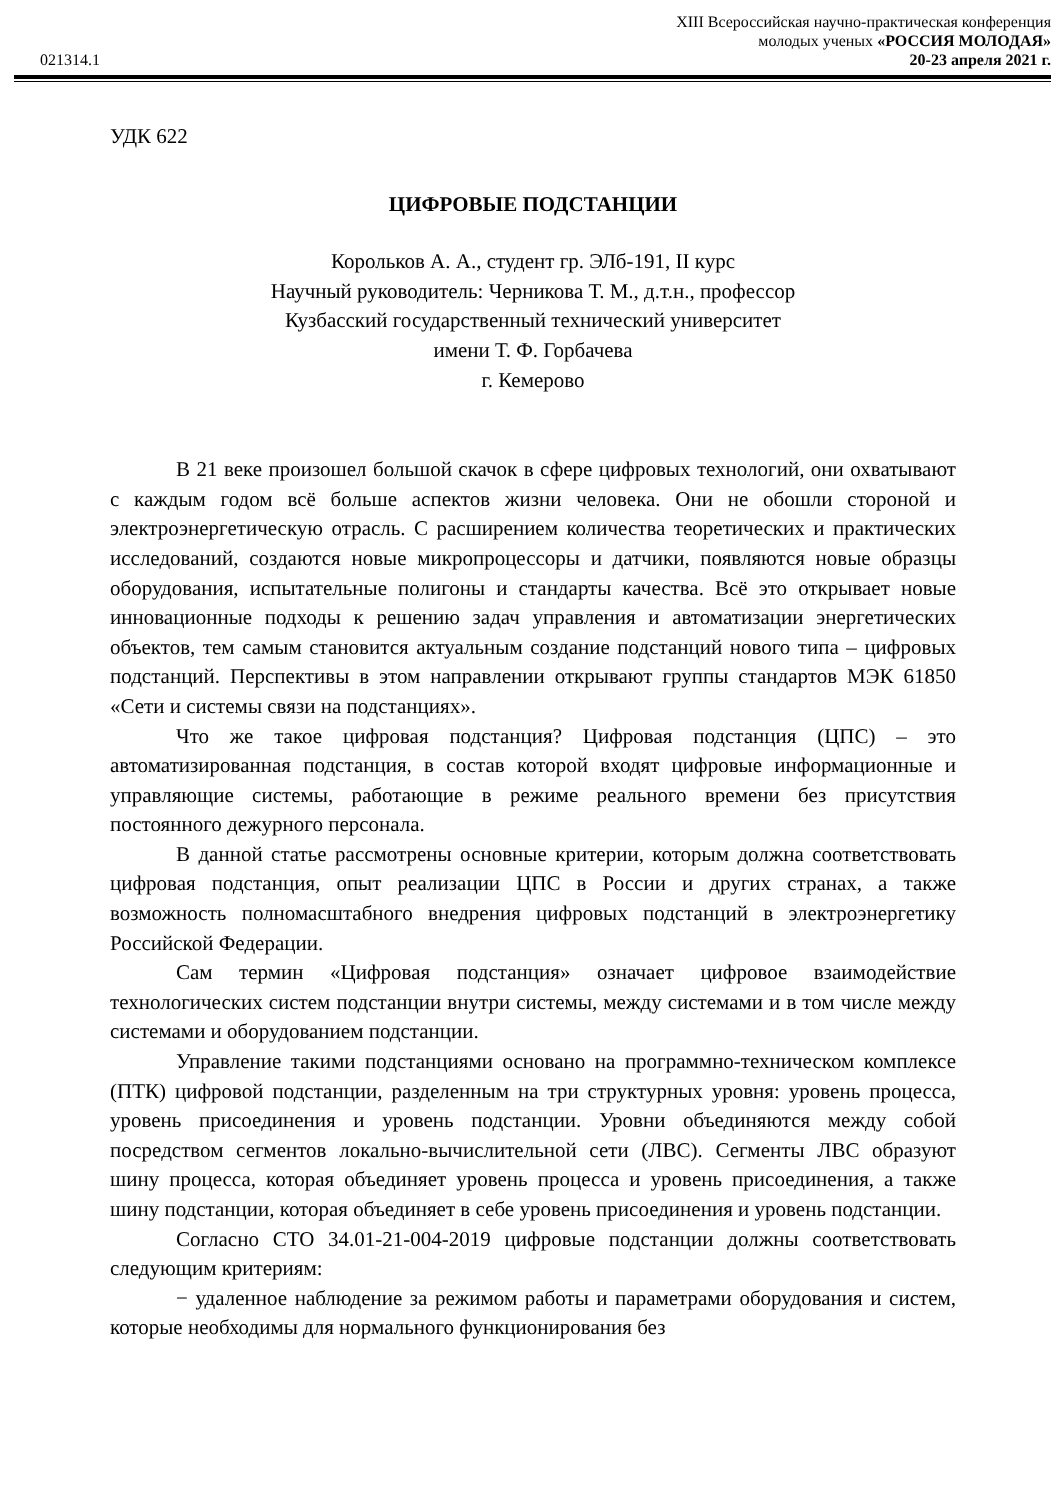021314.1
XIII Всероссийская научно-практическая конференция
молодых ученых «РОССИЯ МОЛОДАЯ»
20-23 апреля 2021 г.
УДК 622
ЦИФРОВЫЕ ПОДСТАНЦИИ
Корольков А. А., студент гр. ЭЛб-191, II курс
Научный руководитель: Черникова Т. М., д.т.н., профессор
Кузбасский государственный технический университет
имени Т. Ф. Горбачева
г. Кемерово
В 21 веке произошел большой скачок в сфере цифровых технологий, они охватывают с каждым годом всё больше аспектов жизни человека. Они не обошли стороной и электроэнергетическую отрасль. С расширением количества теоретических и практических исследований, создаются новые микропроцессоры и датчики, появляются новые образцы оборудования, испытательные полигоны и стандарты качества. Всё это открывает новые инновационные подходы к решению задач управления и автоматизации энергетических объектов, тем самым становится актуальным создание подстанций нового типа – цифровых подстанций. Перспективы в этом направлении открывают группы стандартов МЭК 61850 «Сети и системы связи на подстанциях».
Что же такое цифровая подстанция? Цифровая подстанция (ЦПС) – это автоматизированная подстанция, в состав которой входят цифровые информационные и управляющие системы, работающие в режиме реального времени без присутствия постоянного дежурного персонала.
В данной статье рассмотрены основные критерии, которым должна соответствовать цифровая подстанция, опыт реализации ЦПС в России и других странах, а также возможность полномасштабного внедрения цифровых подстанций в электроэнергетику Российской Федерации.
Сам термин «Цифровая подстанция» означает цифровое взаимодействие технологических систем подстанции внутри системы, между системами и в том числе между системами и оборудованием подстанции.
Управление такими подстанциями основано на программно-техническом комплексе (ПТК) цифровой подстанции, разделенным на три структурных уровня: уровень процесса, уровень присоединения и уровень подстанции. Уровни объединяются между собой посредством сегментов локально-вычислительной сети (ЛВС). Сегменты ЛВС образуют шину процесса, которая объединяет уровень процесса и уровень присоединения, а также шину подстанции, которая объединяет в себе уровень присоединения и уровень подстанции.
Согласно СТО 34.01-21-004-2019 цифровые подстанции должны соответствовать следующим критериям:
− удаленное наблюдение за режимом работы и параметрами оборудования и систем, которые необходимы для нормального функционирования без